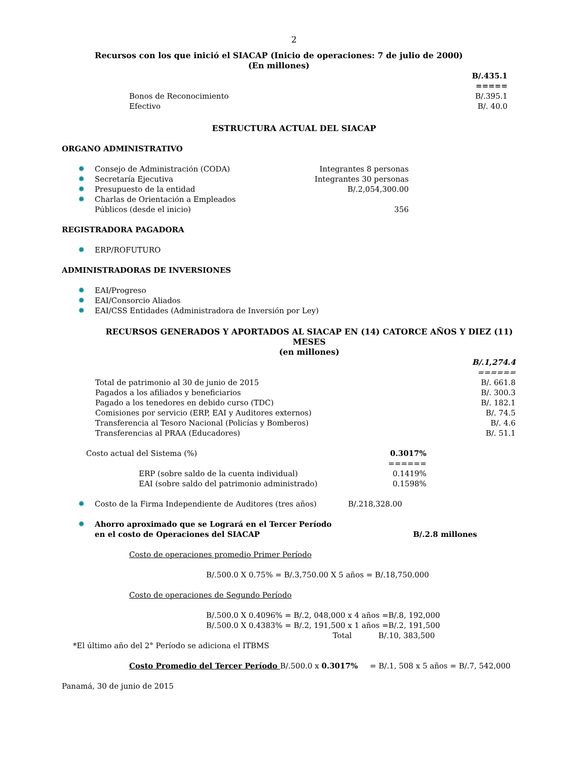2
Recursos con los que inició el SIACAP (Inicio de operaciones: 7 de julio de 2000)
(En millones)
| | B/.435.1 |
| | ===== |
| Bonos de Reconocimiento | B/.395.1 |
| Efectivo | B/. 40.0 |
ESTRUCTURA ACTUAL DEL SIACAP
ORGANO ADMINISTRATIVO
| ✹ | Consejo de Administración (CODA) | Integrantes 8 personas |
| ✹ | Secretaría Ejecutiva | Integrantes 30 personas |
| ✹ | Presupuesto de la entidad | B/.2,054,300.00 |
| ✹ | Charlas de Orientación a Empleados Públicos (desde el inicio) | 356 |
REGISTRADORA PAGADORA
| ✹ | ERP/ROFUTURO |
ADMINISTRADORAS DE INVERSIONES
| ✹ | EAI/Progreso |
| ✹ | EAI/Consorcio Aliados |
| ✹ | EAI/CSS Entidades (Administradora de Inversión por Ley) |
RECURSOS GENERADOS Y APORTADOS AL SIACAP EN (14) CATORCE AÑOS Y DIEZ (11) MESES
(en millones)
| | B/.1,274.4 |
| | ====== |
| Total de patrimonio al 30 de junio de 2015 | B/. 661.8 |
| Pagados a los afiliados y beneficiarios | B/. 300.3 |
| Pagado a los tenedores en debido curso (TDC) | B/. 182.1 |
| Comisiones por servicio (ERP, EAI y Auditores externos) | B/. 74.5 |
| Transferencia al Tesoro Nacional (Policías y Bomberos) | B/. 4.6 |
| Transferencias al PRAA (Educadores) | B/. 51.1 |
| Costo actual del Sistema (%) | 0.3017% |
| | ====== |
| ERP (sobre saldo de la cuenta individual) | 0.1419% |
| EAI (sobre saldo del patrimonio administrado) | 0.1598% |
| ✹ | Costo de la Firma Independiente de Auditores (tres años) | B/.218,328.00 |
| ✹ | Ahorro aproximado que se Logrará en el Tercer Período en el costo de Operaciones del SIACAP | B/.2.8 millones |
Costo de operaciones promedio Primer Período
B/.500.0 X 0.75% = B/.3,750.00 X 5 años = B/.18,750.000
Costo de operaciones de Segundo Período
B/.500.0 X 0.4096% = B/.2, 048,000 x 4 años =B/.8, 192,000
B/.500.0 X 0.4383% = B/.2, 191,500 x 1 años =B/.2, 191,500
Total B/.10, 383,500
*El último año del 2° Período se adiciona el ITBMS
Costo Promedio del Tercer Período B/.500.0 x 0.3017% = B/.1, 508 x 5 años = B/.7, 542,000
Panamá, 30 de junio de 2015